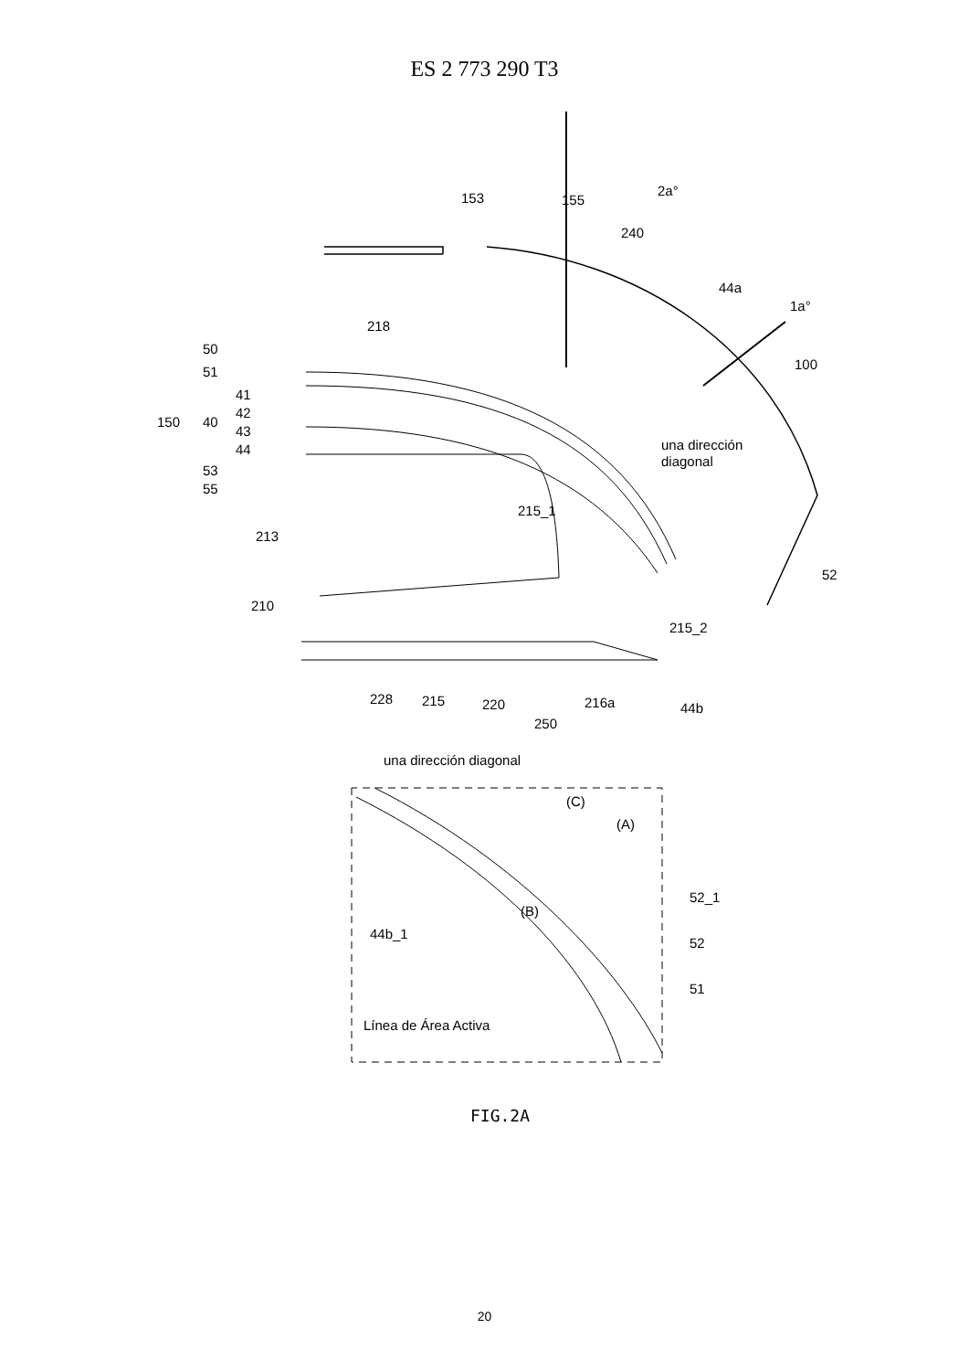ES 2 773 290 T3
153
155
2a°
240
44a
1a°
218
100
50
51
41
42
43
44
150
40
53
55
una dirección
diagonal
215_1
213
52
210
215_2
228
215
220
216a
44b
250
una dirección diagonal
(C)
(A)
52_1
(B)
44b_1
52
51
Línea de Área Activa
FIG.2A
20